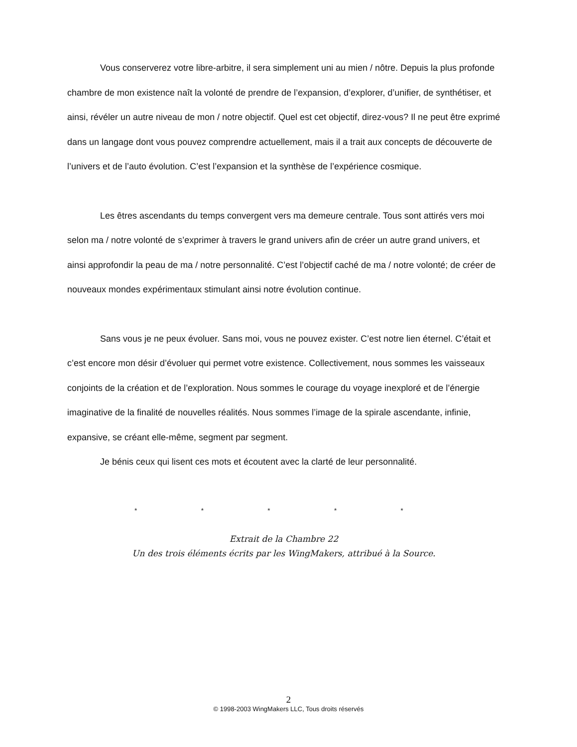Vous conserverez votre libre-arbitre, il sera simplement uni au mien / nôtre. Depuis la plus profonde chambre de mon existence naît la volonté de prendre de l’expansion, d’explorer, d’unifier, de synthétiser, et ainsi, révéler un autre niveau de mon / notre objectif. Quel est cet objectif, direz-vous? Il ne peut être exprimé dans un langage dont vous pouvez comprendre actuellement, mais il a trait aux concepts de découverte de l’univers et de l’auto évolution. C’est l’expansion et la synthèse de l’expérience cosmique.
Les êtres ascendants du temps convergent vers ma demeure centrale. Tous sont attirés vers moi selon ma / notre volonté de s’exprimer à travers le grand univers afin de créer un autre grand univers, et ainsi approfondir la peau de ma / notre personnalité. C’est l’objectif caché de ma / notre volonté; de créer de nouveaux mondes expérimentaux stimulant ainsi notre évolution continue.
Sans vous je ne peux évoluer. Sans moi, vous ne pouvez exister. C’est notre lien éternel. C’était et c’est encore mon désir d’évoluer qui permet votre existence. Collectivement, nous sommes les vaisseaux conjoints de la création et de l’exploration. Nous sommes le courage du voyage inexploré et de l’énergie imaginative de la finalité de nouvelles réalités. Nous sommes l’image de la spirale ascendante, infinie, expansive, se créant elle-même, segment par segment.
Je bénis ceux qui lisent ces mots et écoutent avec la clarté de leur personnalité.
* * * * *
Extrait de la Chambre 22
Un des trois éléments écrits par les WingMakers, attribué à la Source.
2
© 1998-2003 WingMakers LLC, Tous droits réservés